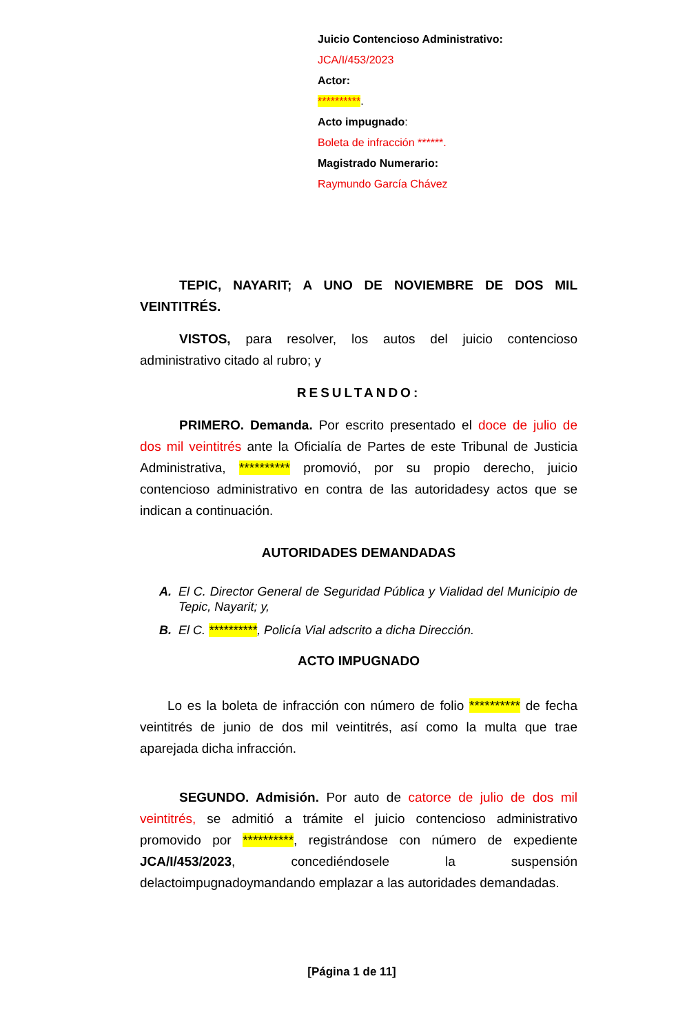Juicio Contencioso Administrativo:
JCA/I/453/2023
Actor:
**********.
Acto impugnado:
Boleta de infracción ******.
Magistrado Numerario:
Raymundo García Chávez
TEPIC, NAYARIT; A UNO DE NOVIEMBRE DE DOS MIL VEINTITRÉS.
VISTOS, para resolver, los autos del juicio contencioso administrativo citado al rubro; y
RESULTANDO:
PRIMERO. Demanda. Por escrito presentado el doce de julio de dos mil veintitrés ante la Oficialía de Partes de este Tribunal de Justicia Administrativa, ********** promovió, por su propio derecho, juicio contencioso administrativo en contra de las autoridadesy actos que se indican a continuación.
AUTORIDADES DEMANDADAS
A. El C. Director General de Seguridad Pública y Vialidad del Municipio de Tepic, Nayarit; y,
B. El C. **********, Policía Vial adscrito a dicha Dirección.
ACTO IMPUGNADO
Lo es la boleta de infracción con número de folio ********** de fecha veintitrés de junio de dos mil veintitrés, así como la multa que trae aparejada dicha infracción.
SEGUNDO. Admisión. Por auto de catorce de julio de dos mil veintitrés, se admitió a trámite el juicio contencioso administrativo promovido por **********, registrándose con número de expediente JCA/I/453/2023, concediéndosele la suspensión delactoimpugnadoymandando emplazar a las autoridades demandadas.
[Página 1 de 11]